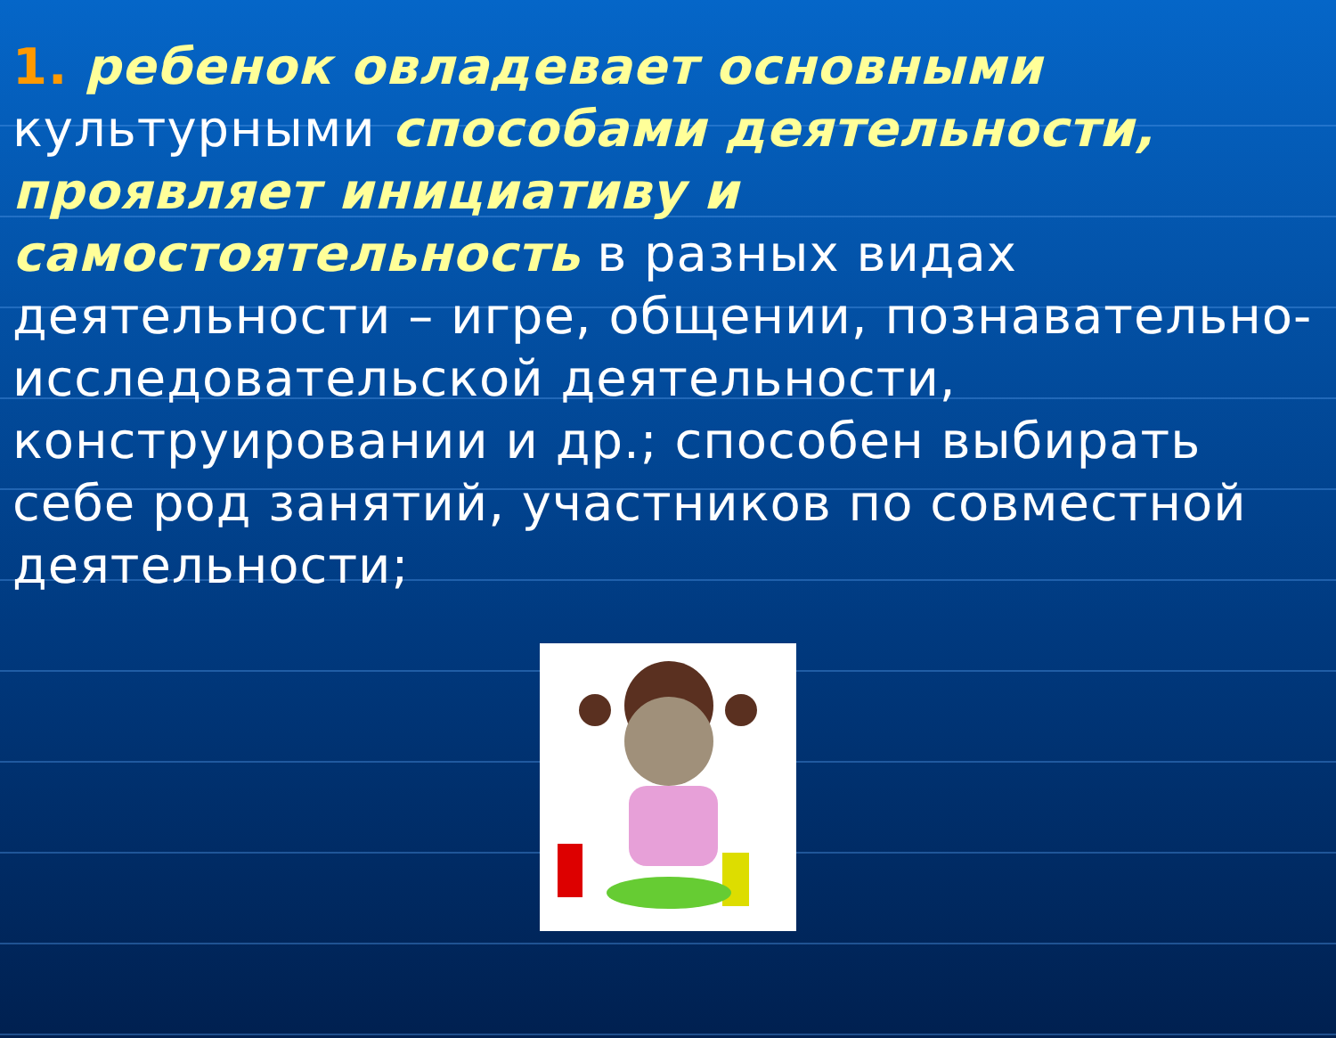1. ребенок овладевает основными культурными способами деятельности, проявляет инициативу и самостоятельность в разных видах деятельности – игре, общении, познавательно-исследовательской деятельности, конструировании и др.; способен выбирать себе род занятий, участников по совместной деятельности;